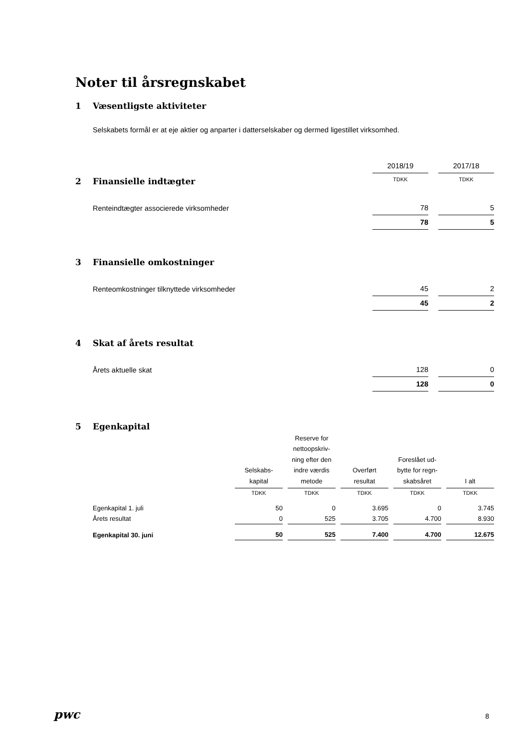Noter til årsregnskabet
1 Væsentligste aktiviteter
Selskabets formål er at eje aktier og anparter i datterselskaber og dermed ligestillet virksomhed.
| | 2018/19 | | 2017/18 |
| 2 Finansielle indtægter | TDKK | | TDKK |
| Renteindtægter associerede virksomheder | 78 | | 5 |
| | 78 | | 5 |
| 3 Finansielle omkostninger | | | |
| Renteomkostninger tilknyttede virksomheder | 45 | | 2 |
| | 45 | | 2 |
| 4 Skat af årets resultat | | | |
| Årets aktuelle skat | 128 | | 0 |
| | 128 | | 0 |
5 Egenkapital
| | Selskabs- kapital | | Reserve for nettoopskriv- ning efter den indre værdis metode | | Overført resultat | | Foreslået ud- bytte for regn- skabsåret | | I alt |
| | TDKK | | TDKK | | TDKK | | TDKK | | TDKK |
| Egenkapital 1. juli | 50 | | 0 | | 3.695 | | 0 | | 3.745 |
| Årets resultat | 0 | | 525 | | 3.705 | | 4.700 | | 8.930 |
| Egenkapital 30. juni | 50 | | 525 | | 7.400 | | 4.700 | | 12.675 |
pwc 8